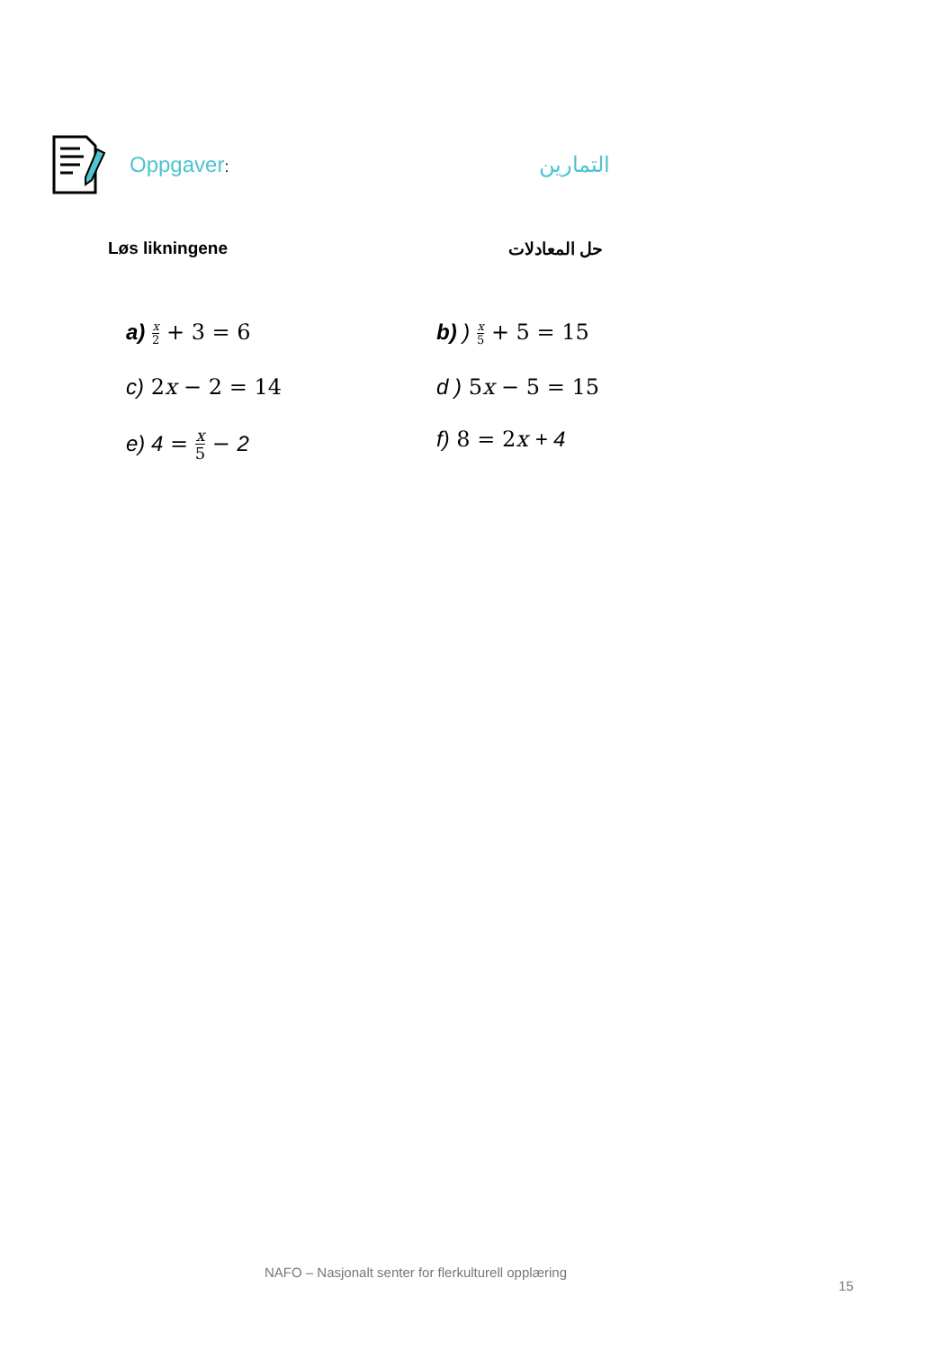Oppgaver: التمارين
Løs likningene حل المعادلات
a) x 2 + 3 = 6
b) ) x 5 + 5 = 15
c) 2x − 2 = 14
d ) 5x − 5 = 15
e) 4 = x 5 − 2
f) 8 = 2x + 4
NAFO – Nasjonalt senter for flerkulturell opplæring
15